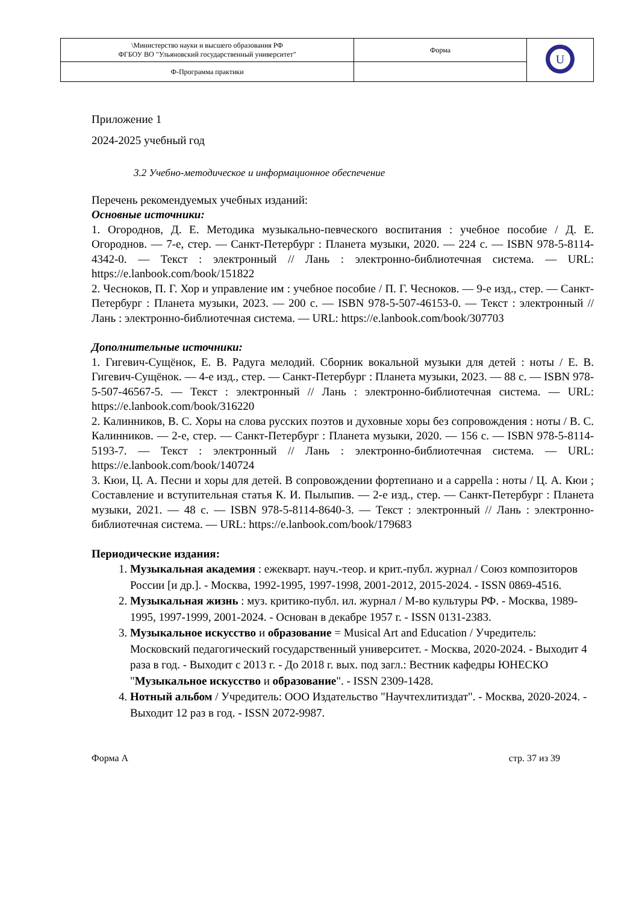| \Министерство науки и высшего образования РФ ФГБОУ ВО "Ульяновский государственный университет" | Форма | U |
| Ф-Программа практики | | |
Приложение 1
2024-2025 учебный год
3.2 Учебно-методическое и информационное обеспечение
Перечень рекомендуемых учебных изданий:
Основные источники:
1. Огороднов, Д. Е. Методика музыкально-певческого воспитания : учебное пособие / Д. Е. Огороднов. — 7-е, стер. — Санкт-Петербург : Планета музыки, 2020. — 224 с. — ISBN 978-5-8114-4342-0. — Текст : электронный // Лань : электронно-библиотечная система. — URL: https://e.lanbook.com/book/151822
2. Чесноков, П. Г. Хор и управление им : учебное пособие / П. Г. Чесноков. — 9-е изд., стер. — Санкт-Петербург : Планета музыки, 2023. — 200 с. — ISBN 978-5-507-46153-0. — Текст : электронный // Лань : электронно-библиотечная система. — URL: https://e.lanbook.com/book/307703
Дополнительные источники:
1. Гигевич-Сущёнок, Е. В. Радуга мелодий. Сборник вокальной музыки для детей : ноты / Е. В. Гигевич-Сущёнок. — 4-е изд., стер. — Санкт-Петербург : Планета музыки, 2023. — 88 с. — ISBN 978-5-507-46567-5. — Текст : электронный // Лань : электронно-библиотечная система. — URL: https://e.lanbook.com/book/316220
2. Калинников, В. С. Хоры на слова русских поэтов и духовные хоры без сопровождения : ноты / В. С. Калинников. — 2-е, стер. — Санкт-Петербург : Планета музыки, 2020. — 156 с. — ISBN 978-5-8114-5193-7. — Текст : электронный // Лань : электронно-библиотечная система. — URL: https://e.lanbook.com/book/140724
3. Кюи, Ц. А. Песни и хоры для детей. В сопровождении фортепиано и a cappella : ноты / Ц. А. Кюи ; Составление и вступительная статья К. И. Пылыпив. — 2-е изд., стер. — Санкт-Петербург : Планета музыки, 2021. — 48 с. — ISBN 978-5-8114-8640-3. — Текст : электронный // Лань : электронно-библиотечная система. — URL: https://e.lanbook.com/book/179683
Периодические издания:
1. Музыкальная академия : ежекварт. науч.-теор. и крит.-публ. журнал / Союз композиторов России [и др.]. - Москва, 1992-1995, 1997-1998, 2001-2012, 2015-2024. - ISSN 0869-4516.
2. Музыкальная жизнь : муз. критико-публ. ил. журнал / М-во культуры РФ. - Москва, 1989-1995, 1997-1999, 2001-2024. - Основан в декабре 1957 г. - ISSN 0131-2383.
3. Музыкальное искусство и образование = Musical Art and Education / Учредитель: Московский педагогический государственный университет. - Москва, 2020-2024. - Выходит 4 раза в год. - Выходит с 2013 г. - До 2018 г. вых. под загл.: Вестник кафедры ЮНЕСКО "Музыкальное искусство и образование". - ISSN 2309-1428.
4. Нотный альбом / Учредитель: ООО Издательство "Научтехлитиздат". - Москва, 2020-2024. - Выходит 12 раз в год. - ISSN 2072-9987.
Форма А стр. 37 из 39